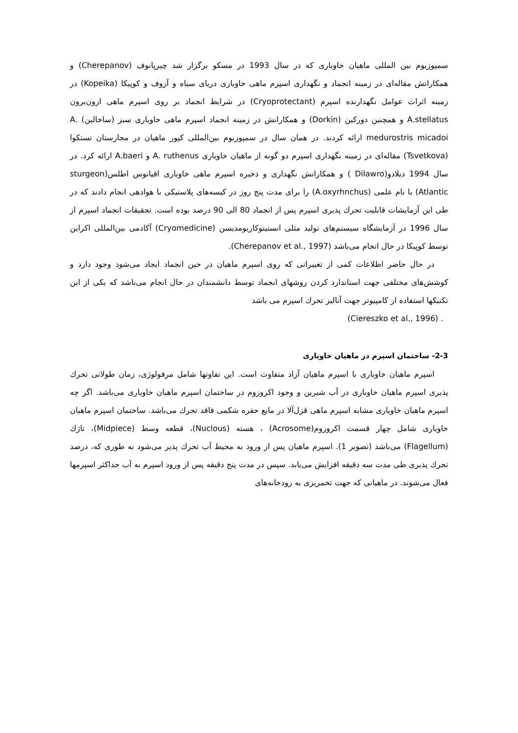سمپوزیوم بین المللی ماهیان خاویاری که در سال 1993 در مسکو برگزار شد چیرپانوف (Cherepanov) و همکارانش مقاله‌ای در زمینه انجماد و نگهداری اسپرم ماهی خاویاری دریای سیاه و آزوف و کوپیکا (Kopeika) در زمینه اثرات عوامل نگهدارنده اسپرم (Cryoprotectant) در شرایط انجماد بر روی اسپرم ماهی ازون‌برون A.stellatus و همچنین دورکین (Dorkin) و همکارانش در زمینه انجماد اسپرم ماهی خاویاری سبز (ساخالین) A. medurostris micadoi ارائه کردند. در همان سال در سمپوزیوم بین‌المللی کپور ماهیان در مجارستان تستکوا (Tsvetkova) مقاله‌ای در زمینه نگهداری اسپرم دو گونه از ماهیان خاویاری A. ruthenus و A.baeri ارائه کرد. در سال 1994 دیلادو(Dilawro ) و همکارانش نگهداری و ذخیره اسپرم ماهی خاویاری اقیانوس اطلس(sturgeon Atlantic) با نام علمی (A.oxyrhnchus) را برای مدت پنج روز در کیسه‌های پلاستیکی با هوادهی انجام دادند که در طی این آزمایشات قابلیت تحرك پذیری اسپرم پس از انجماد 80 الی 90 درصد بوده است. تحقیقات انجماد اسپرم از سال 1996 در آزمایشگاه سیستم‌های تولید مثلی انستیتوکاریومدیسن (Cryomedicine) آکادمی بین‌المللی اکراین توسط کوپیکا در حال انجام می‌باشد (Cherepanov et al., 1997).
در حال حاضر اطلاعات کمی از تغییراتی که روی اسپرم ماهیان در حین انجماد ایجاد می‌شود وجود دارد و کوشش‌های مختلفی جهت استاندارد کردن روشهای انجماد توسط دانشمندان در حال انجام می‌باشد که یکی از این تکنیکها استفاده از کامپیوتر جهت آنالیز تحرك اسپرم می باشد
. (Ciereszko et al., 1996)
2-3- ساختمان اسپرم در ماهیان خاویاری
اسپرم ماهیان خاویاری با اسپرم ماهیان آزاد متفاوت است. این تفاوتها شامل مرفولوژی، زمان طولانی تحرك پذیری اسپرم ماهیان خاویاری در آب شیرین و وجود اکروزوم در ساختمان اسپرم ماهیان خاویاری می‌باشد. اگر چه اسپرم ماهیان خاویاری مشابه اسپرم ماهی قزل‌آلا در مایع حفره شکمی فاقد تحرك می‌باشد. ساختمان اسپرم ماهیان خاویاری شامل چهار قسمت اکروزوم(Acrosome) ، هسته (Nuclous)، قطعه وسط (Midpiece)، تاژك (Flagellum) می‌باشد (تصویر 1). اسپرم ماهیان پس از ورود به محیط آب تحرك پذیر می‌شود به طوری که، درصد تحرك پذیری طی مدت سه دقیقه افزایش می‌یابد. سپس در مدت پنج دقیقه پس از ورود اسپرم به آب حداکثر اسپرمها فعال می‌شوند. در ماهیانی که جهت تخمریزی به رودخانه‌های